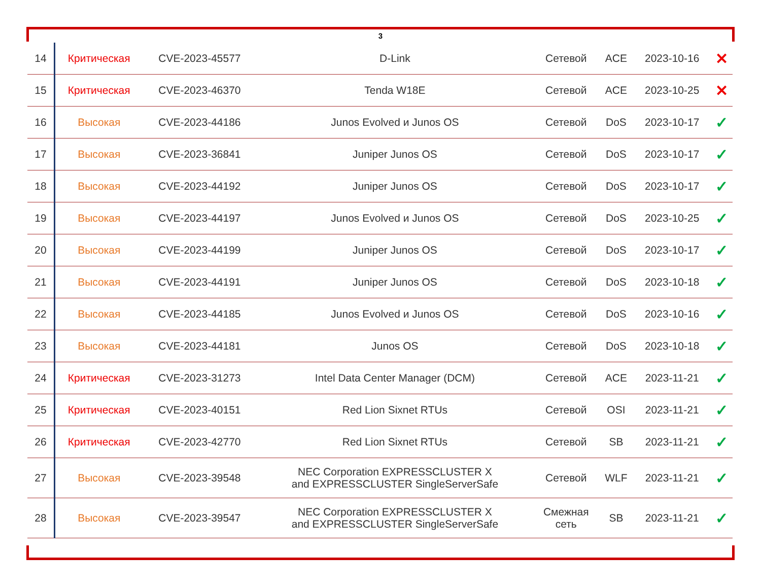3
| 14 | Критическая | CVE-2023-45577 | D-Link | Сетевой | ACE | 2023-10-16 | ✕ |
| 15 | Критическая | CVE-2023-46370 | Tenda W18E | Сетевой | ACE | 2023-10-25 | ✕ |
| 16 | Высокая | CVE-2023-44186 | Junos Evolved и Junos OS | Сетевой | DoS | 2023-10-17 | ✓ |
| 17 | Высокая | CVE-2023-36841 | Juniper Junos OS | Сетевой | DoS | 2023-10-17 | ✓ |
| 18 | Высокая | CVE-2023-44192 | Juniper Junos OS | Сетевой | DoS | 2023-10-17 | ✓ |
| 19 | Высокая | CVE-2023-44197 | Junos Evolved и Junos OS | Сетевой | DoS | 2023-10-25 | ✓ |
| 20 | Высокая | CVE-2023-44199 | Juniper Junos OS | Сетевой | DoS | 2023-10-17 | ✓ |
| 21 | Высокая | CVE-2023-44191 | Juniper Junos OS | Сетевой | DoS | 2023-10-18 | ✓ |
| 22 | Высокая | CVE-2023-44185 | Junos Evolved и Junos OS | Сетевой | DoS | 2023-10-16 | ✓ |
| 23 | Высокая | CVE-2023-44181 | Junos OS | Сетевой | DoS | 2023-10-18 | ✓ |
| 24 | Критическая | CVE-2023-31273 | Intel Data Center Manager (DCM) | Сетевой | ACE | 2023-11-21 | ✓ |
| 25 | Критическая | CVE-2023-40151 | Red Lion Sixnet RTUs | Сетевой | OSI | 2023-11-21 | ✓ |
| 26 | Критическая | CVE-2023-42770 | Red Lion Sixnet RTUs | Сетевой | SB | 2023-11-21 | ✓ |
| 27 | Высокая | CVE-2023-39548 | NEC Corporation EXPRESSCLUSTER X and EXPRESSCLUSTER SingleServerSafe | Сетевой | WLF | 2023-11-21 | ✓ |
| 28 | Высокая | CVE-2023-39547 | NEC Corporation EXPRESSCLUSTER X and EXPRESSCLUSTER SingleServerSafe | Смежная сеть | SB | 2023-11-21 | ✓ |